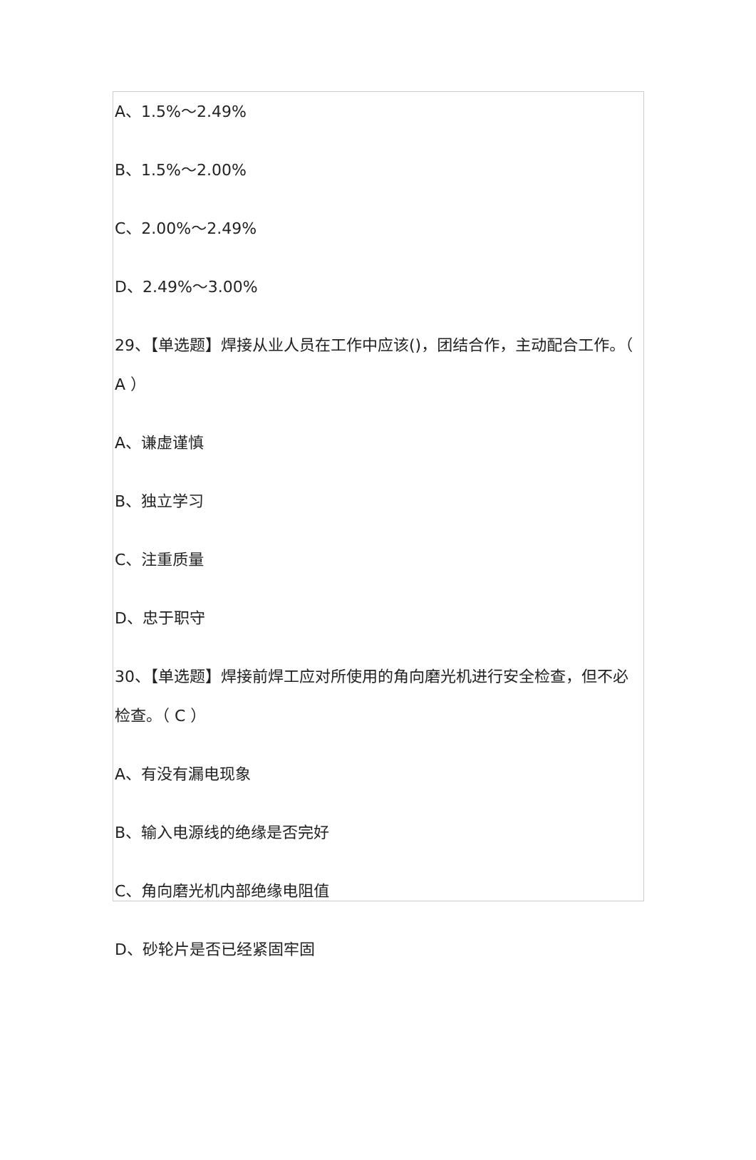A、1.5%～2.49%
B、1.5%～2.00%
C、2.00%～2.49%
D、2.49%～3.00%
29、【单选题】焊接从业人员在工作中应该()，团结合作，主动配合工作。（ A ）
A、谦虚谨慎
B、独立学习
C、注重质量
D、忠于职守
30、【单选题】焊接前焊工应对所使用的角向磨光机进行安全检查，但不必检查。（ C ）
A、有没有漏电现象
B、输入电源线的绝缘是否完好
C、角向磨光机内部绝缘电阻值
D、砂轮片是否已经紧固牢固